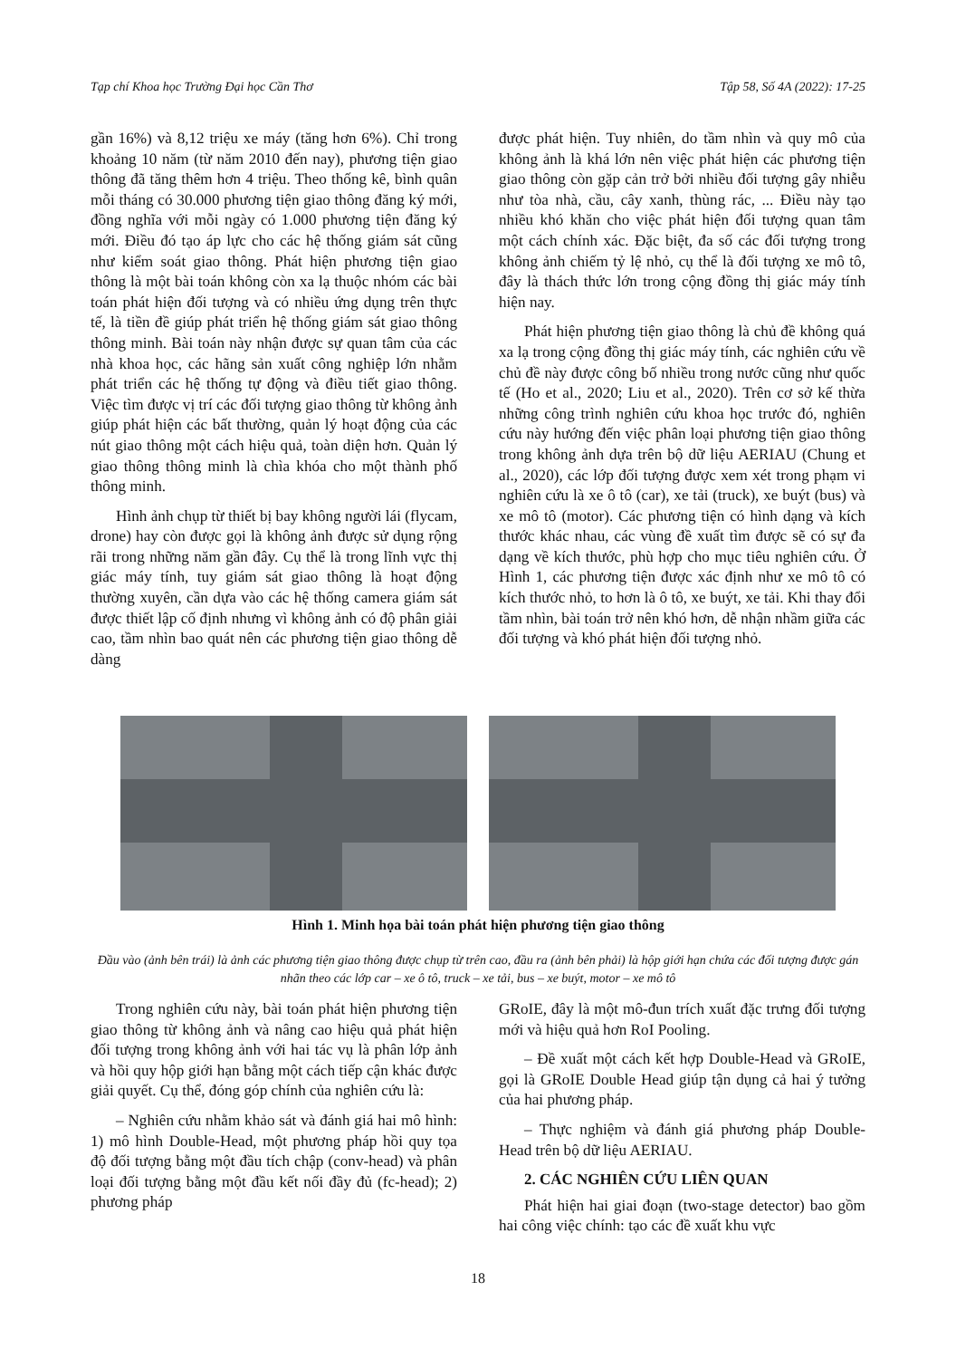Tạp chí Khoa học Trường Đại học Cần Thơ Tập 58, Số 4A (2022): 17-25
gần 16%) và 8,12 triệu xe máy (tăng hơn 6%). Chỉ trong khoảng 10 năm (từ năm 2010 đến nay), phương tiện giao thông đã tăng thêm hơn 4 triệu. Theo thống kê, bình quân mỗi tháng có 30.000 phương tiện giao thông đăng ký mới, đồng nghĩa với mỗi ngày có 1.000 phương tiện đăng ký mới. Điều đó tạo áp lực cho các hệ thống giám sát cũng như kiểm soát giao thông. Phát hiện phương tiện giao thông là một bài toán không còn xa lạ thuộc nhóm các bài toán phát hiện đối tượng và có nhiều ứng dụng trên thực tế, là tiền đề giúp phát triển hệ thống giám sát giao thông thông minh. Bài toán này nhận được sự quan tâm của các nhà khoa học, các hãng sản xuất công nghiệp lớn nhằm phát triển các hệ thống tự động và điều tiết giao thông. Việc tìm được vị trí các đối tượng giao thông từ không ảnh giúp phát hiện các bất thường, quản lý hoạt động của các nút giao thông một cách hiệu quả, toàn diện hơn. Quản lý giao thông thông minh là chìa khóa cho một thành phố thông minh.
Hình ảnh chụp từ thiết bị bay không người lái (flycam, drone) hay còn được gọi là không ảnh được sử dụng rộng rãi trong những năm gần đây. Cụ thể là trong lĩnh vực thị giác máy tính, tuy giám sát giao thông là hoạt động thường xuyên, cần dựa vào các hệ thống camera giám sát được thiết lập cố định nhưng vì không ảnh có độ phân giải cao, tầm nhìn bao quát nên các phương tiện giao thông dễ dàng
được phát hiện. Tuy nhiên, do tầm nhìn và quy mô của không ảnh là khá lớn nên việc phát hiện các phương tiện giao thông còn gặp cản trở bởi nhiều đối tượng gây nhiễu như tòa nhà, cầu, cây xanh, thùng rác, ... Điều này tạo nhiều khó khăn cho việc phát hiện đối tượng quan tâm một cách chính xác. Đặc biệt, đa số các đối tượng trong không ảnh chiếm tỷ lệ nhỏ, cụ thể là đối tượng xe mô tô, đây là thách thức lớn trong cộng đồng thị giác máy tính hiện nay.
Phát hiện phương tiện giao thông là chủ đề không quá xa lạ trong cộng đồng thị giác máy tính, các nghiên cứu về chủ đề này được công bố nhiều trong nước cũng như quốc tế (Ho et al., 2020; Liu et al., 2020). Trên cơ sở kế thừa những công trình nghiên cứu khoa học trước đó, nghiên cứu này hướng đến việc phân loại phương tiện giao thông trong không ảnh dựa trên bộ dữ liệu AERIAU (Chung et al., 2020), các lớp đối tượng được xem xét trong phạm vi nghiên cứu là xe ô tô (car), xe tải (truck), xe buýt (bus) và xe mô tô (motor). Các phương tiện có hình dạng và kích thước khác nhau, các vùng đề xuất tìm được sẽ có sự đa dạng về kích thước, phù hợp cho mục tiêu nghiên cứu. Ở Hình 1, các phương tiện được xác định như xe mô tô có kích thước nhỏ, to hơn là ô tô, xe buýt, xe tải. Khi thay đổi tầm nhìn, bài toán trở nên khó hơn, dễ nhận nhầm giữa các đối tượng và khó phát hiện đối tượng nhỏ.
Hình 1. Minh họa bài toán phát hiện phương tiện giao thông
Đầu vào (ảnh bên trái) là ảnh các phương tiện giao thông được chụp từ trên cao, đầu ra (ảnh bên phải) là hộp giới hạn chứa các đối tượng được gán nhãn theo các lớp car – xe ô tô, truck – xe tải, bus – xe buýt, motor – xe mô tô
Trong nghiên cứu này, bài toán phát hiện phương tiện giao thông từ không ảnh và nâng cao hiệu quả phát hiện đối tượng trong không ảnh với hai tác vụ là phân lớp ảnh và hồi quy hộp giới hạn bằng một cách tiếp cận khác được giải quyết. Cụ thể, đóng góp chính của nghiên cứu là:
– Nghiên cứu nhằm khảo sát và đánh giá hai mô hình: 1) mô hình Double-Head, một phương pháp hồi quy tọa độ đối tượng bằng một đầu tích chập (conv-head) và phân loại đối tượng bằng một đầu kết nối đầy đủ (fc-head); 2) phương pháp
GRoIE, đây là một mô-đun trích xuất đặc trưng đối tượng mới và hiệu quả hơn RoI Pooling.
– Đề xuất một cách kết hợp Double-Head và GRoIE, gọi là GRoIE Double Head giúp tận dụng cả hai ý tưởng của hai phương pháp.
– Thực nghiệm và đánh giá phương pháp Double-Head trên bộ dữ liệu AERIAU.
2. CÁC NGHIÊN CỨU LIÊN QUAN
Phát hiện hai giai đoạn (two-stage detector) bao gồm hai công việc chính: tạo các đề xuất khu vực
18